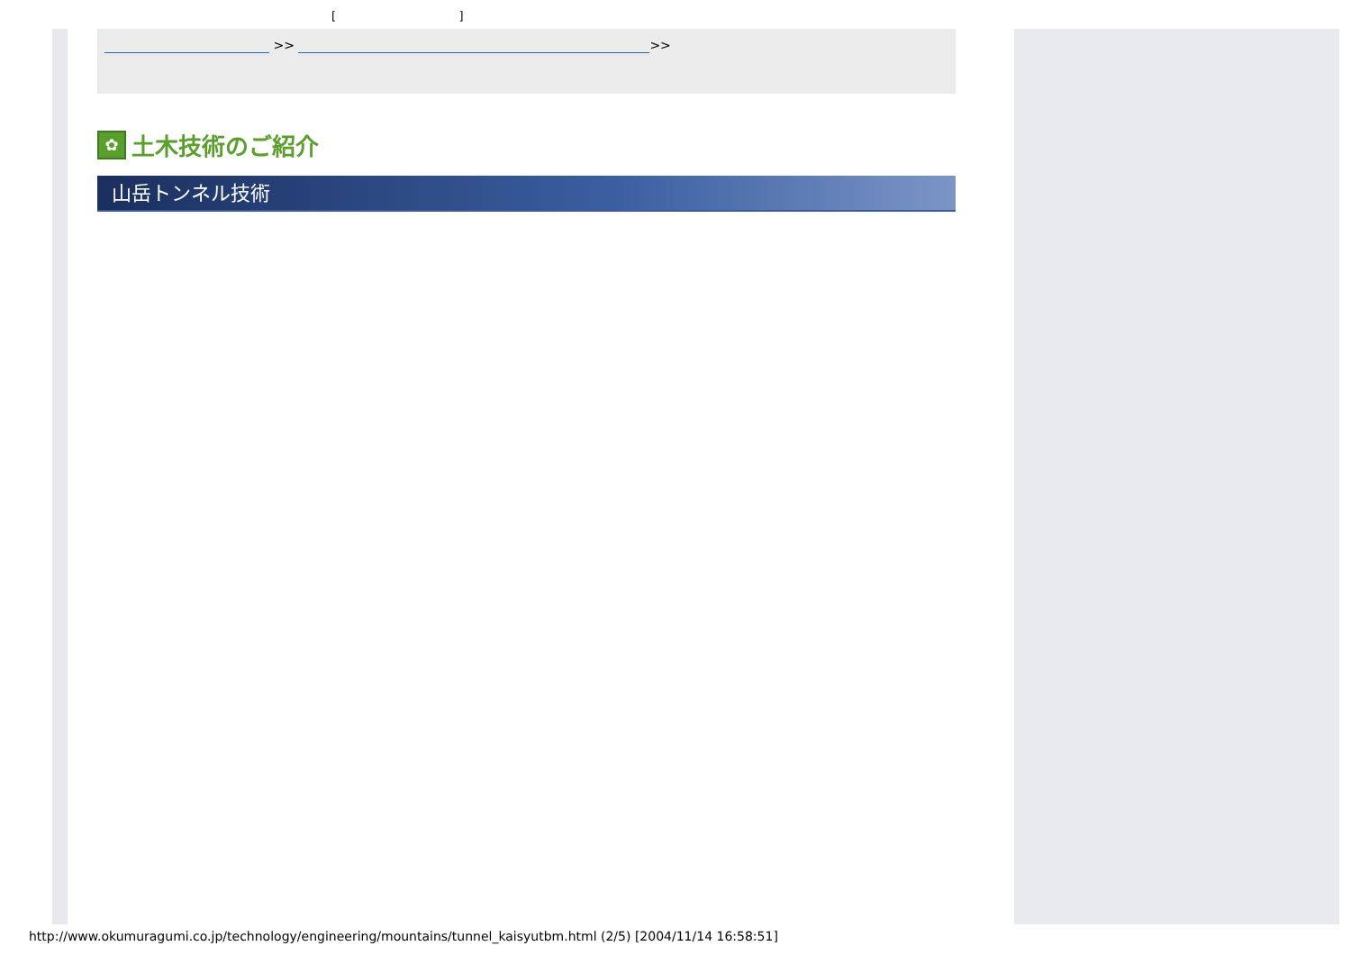[ ]
>> >>
✿ 土木技術のご紹介
山岳トンネル技術
http://www.okumuragumi.co.jp/technology/engineering/mountains/tunnel_kaisyutbm.html (2/5) [2004/11/14 16:58:51]